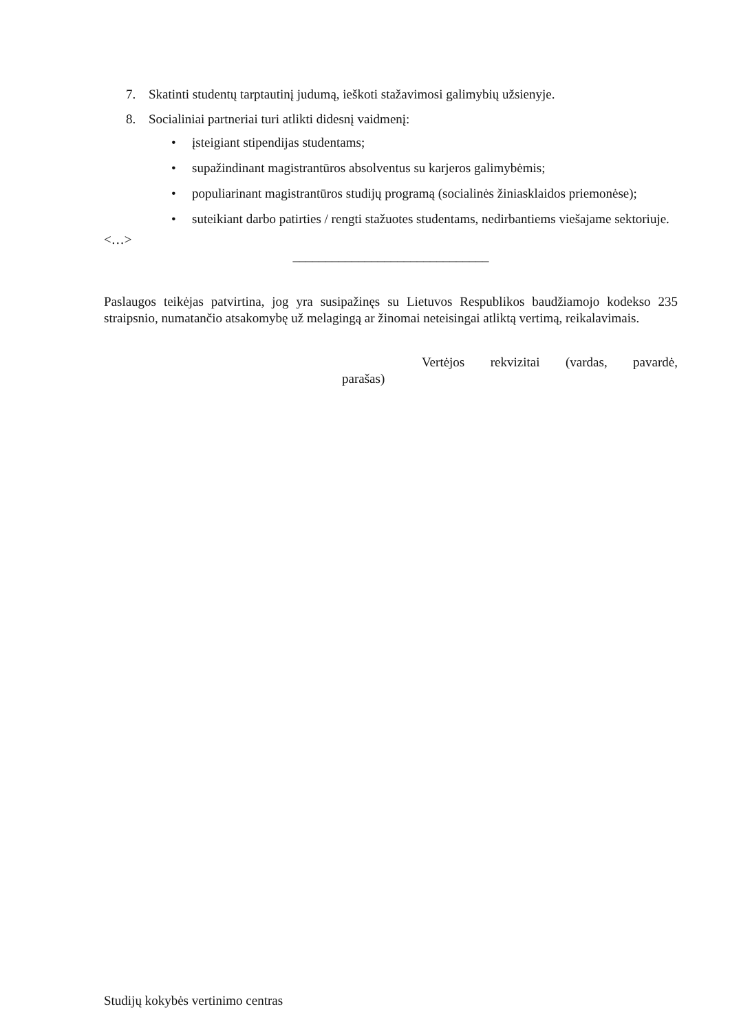7. Skatinti studentų tarptautinį judumą, ieškoti stažavimosi galimybių užsienyje.
8. Socialiniai partneriai turi atlikti didesnį vaidmenį:
• įsteigiant stipendijas studentams;
• supažindinant magistrantūros absolventus su karjeros galimybėmis;
• populiarinant magistrantūros studijų programą (socialinės žiniasklaidos priemonėse);
• suteikiant darbo patirties / rengti stažuotes studentams, nedirbantiems viešajame sektoriuje.
<…>
______________________________
Paslaugos teikėjas patvirtina, jog yra susipažinęs su Lietuvos Respublikos baudžiamojo kodekso 235 straipsnio, numatančio atsakomybę už melagingą ar žinomai neteisingai atliktą vertimą, reikalavimais.
Vertėjos rekvizitai (vardas, pavardė,
parašas)
Studijų kokybės vertinimo centras